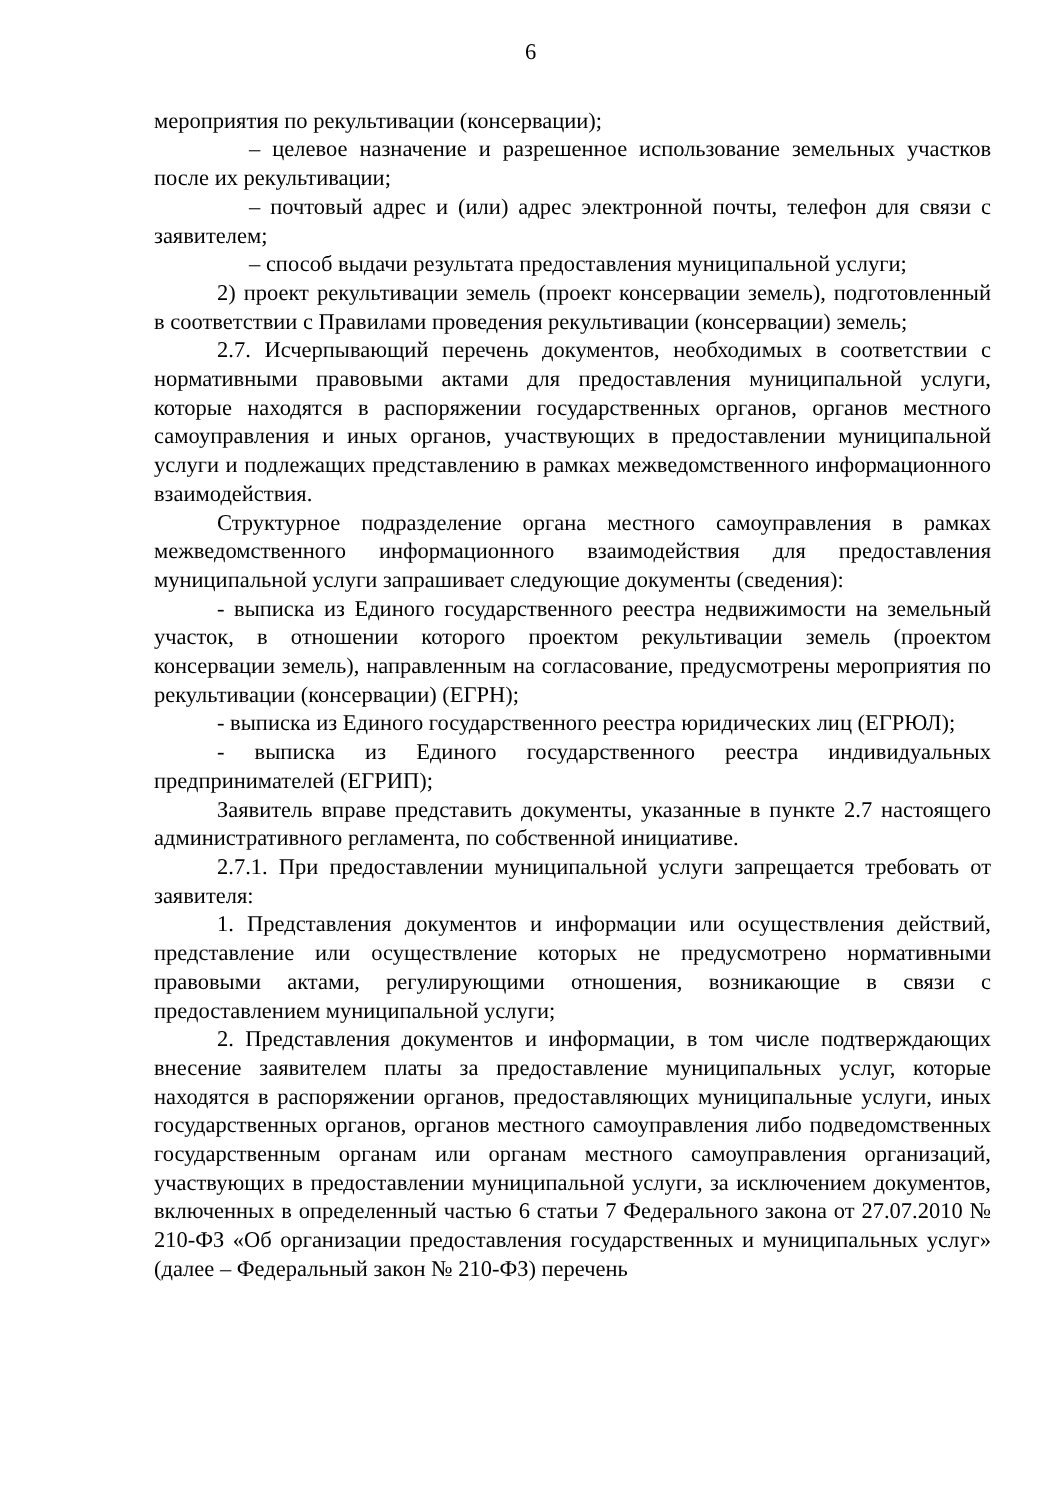6
мероприятия по рекультивации (консервации);
– целевое назначение и разрешенное использование земельных участков после их рекультивации;
– почтовый адрес и (или) адрес электронной почты, телефон для связи с заявителем;
– способ выдачи результата предоставления муниципальной услуги;
2) проект рекультивации земель (проект консервации земель), подготовленный в соответствии с Правилами проведения рекультивации (консервации) земель;
2.7. Исчерпывающий перечень документов, необходимых в соответствии с нормативными правовыми актами для предоставления муниципальной услуги, которые находятся в распоряжении государственных органов, органов местного самоуправления и иных органов, участвующих в предоставлении муниципальной услуги и подлежащих представлению в рамках межведомственного информационного взаимодействия.
Структурное подразделение органа местного самоуправления в рамках межведомственного информационного взаимодействия для предоставления муниципальной услуги запрашивает следующие документы (сведения):
- выписка из Единого государственного реестра недвижимости на земельный участок, в отношении которого проектом рекультивации земель (проектом консервации земель), направленным на согласование, предусмотрены мероприятия по рекультивации (консервации) (ЕГРН);
- выписка из Единого государственного реестра юридических лиц (ЕГРЮЛ);
- выписка из Единого государственного реестра индивидуальных предпринимателей (ЕГРИП);
Заявитель вправе представить документы, указанные в пункте 2.7 настоящего административного регламента, по собственной инициативе.
2.7.1. При предоставлении муниципальной услуги запрещается требовать от заявителя:
1. Представления документов и информации или осуществления действий, представление или осуществление которых не предусмотрено нормативными правовыми актами, регулирующими отношения, возникающие в связи с предоставлением муниципальной услуги;
2. Представления документов и информации, в том числе подтверждающих внесение заявителем платы за предоставление муниципальных услуг, которые находятся в распоряжении органов, предоставляющих муниципальные услуги, иных государственных органов, органов местного самоуправления либо подведомственных государственным органам или органам местного самоуправления организаций, участвующих в предоставлении муниципальной услуги, за исключением документов, включенных в определенный частью 6 статьи 7 Федерального закона от 27.07.2010 № 210-ФЗ «Об организации предоставления государственных и муниципальных услуг» (далее – Федеральный закон № 210-ФЗ) перечень